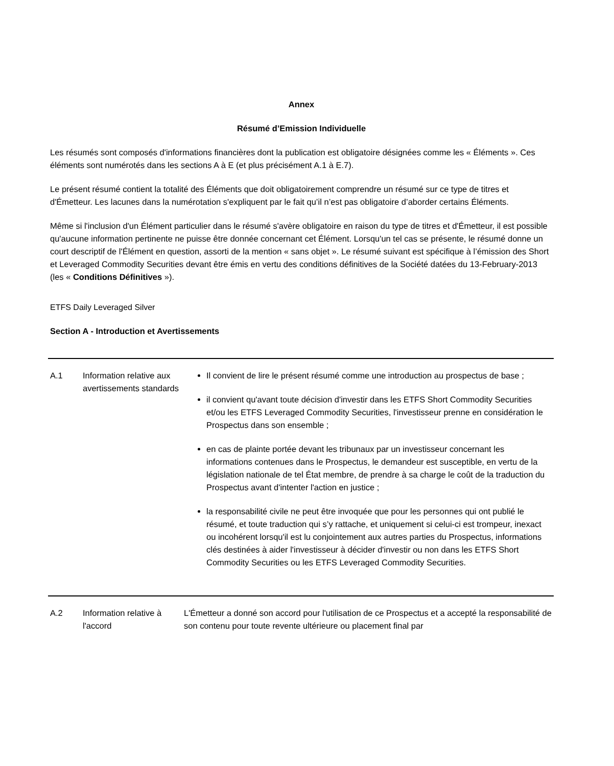Annex
Résumé d’Emission Individuelle
Les résumés sont composés d'informations financières dont la publication est obligatoire désignées comme les « Éléments ». Ces éléments sont numérotés dans les sections A à E (et plus précisément A.1 à E.7).
Le présent résumé contient la totalité des Éléments que doit obligatoirement comprendre un résumé sur ce type de titres et d'Émetteur. Les lacunes dans la numérotation s'expliquent par le fait qu’il n’est pas obligatoire d’aborder certains Éléments.
Même si l'inclusion d'un Élément particulier dans le résumé s'avère obligatoire en raison du type de titres et d'Émetteur, il est possible qu'aucune information pertinente ne puisse être donnée concernant cet Élément. Lorsqu'un tel cas se présente, le résumé donne un court descriptif de l'Élément en question, assorti de la mention « sans objet ». Le résumé suivant est spécifique à l’émission des Short et Leveraged Commodity Securities devant être émis en vertu des conditions définitives de la Société datées du 13-February-2013 (les « Conditions Définitives »).
ETFS Daily Leveraged Silver
Section A - Introduction et Avertissements
| A.1 | Information relative aux avertissements standards | Il convient de lire le présent résumé comme une introduction au prospectus de base ; il convient qu'avant toute décision d'investir dans les ETFS Short Commodity Securities et/ou les ETFS Leveraged Commodity Securities, l'investisseur prenne en considération le Prospectus dans son ensemble ; en cas de plainte portée devant les tribunaux par un investisseur concernant les informations contenues dans le Prospectus, le demandeur est susceptible, en vertu de la législation nationale de tel État membre, de prendre à sa charge le coût de la traduction du Prospectus avant d'intenter l'action en justice ; la responsabilité civile ne peut être invoquée que pour les personnes qui ont publié le résumé, et toute traduction qui s’y rattache, et uniquement si celui-ci est trompeur, inexact ou incohérent lorsqu'il est lu conjointement aux autres parties du Prospectus, informations clés destinées à aider l'investisseur à décider d'investir ou non dans les ETFS Short Commodity Securities ou les ETFS Leveraged Commodity Securities. |
| A.2 | Information relative à l'accord | L'Émetteur a donné son accord pour l'utilisation de ce Prospectus et a accepté la responsabilité de son contenu pour toute revente ultérieure ou placement final par |